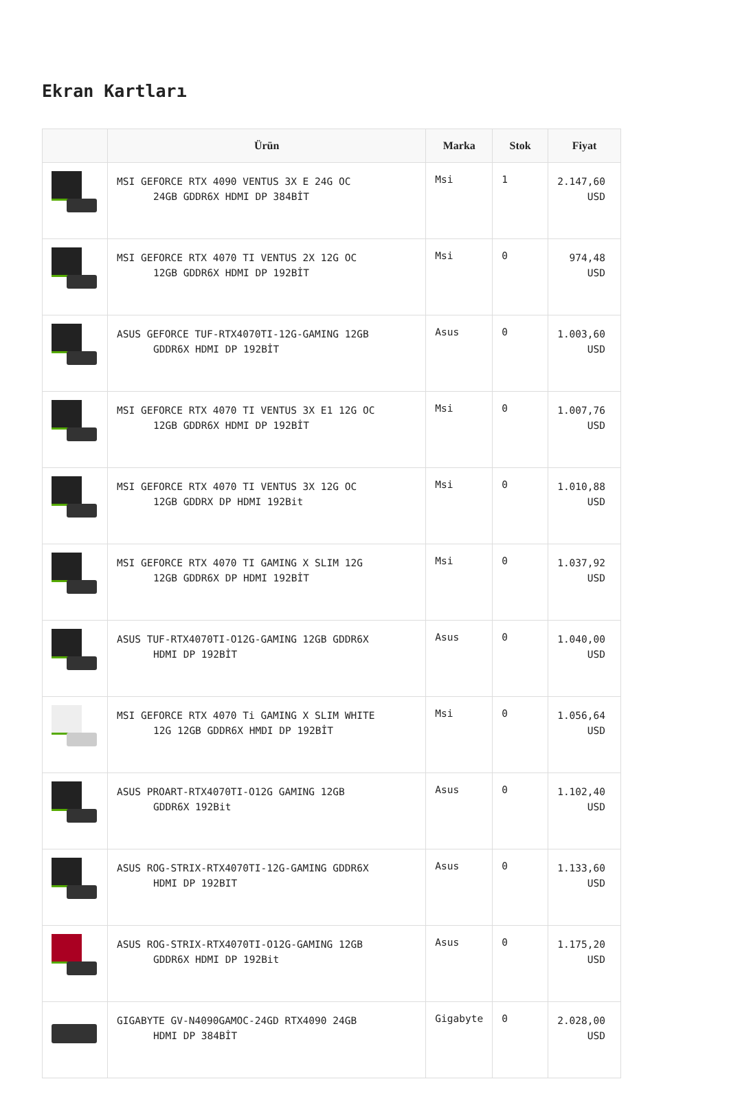Ekran Kartları
| | Ürün | Marka | Stok | Fiyat |
| --- | --- | --- | --- | --- |
| | MSI GEFORCE RTX 4090 VENTUS 3X E 24G OC 24GB GDDR6X HDMI DP 384BİT | Msi | 1 | 2.147,60 USD |
| | MSI GEFORCE RTX 4070 TI VENTUS 2X 12G OC 12GB GDDR6X HDMI DP 192BİT | Msi | 0 | 974,48 USD |
| | ASUS GEFORCE TUF-RTX4070TI-12G-GAMING 12GB GDDR6X HDMI DP 192BİT | Asus | 0 | 1.003,60 USD |
| | MSI GEFORCE RTX 4070 TI VENTUS 3X E1 12G OC 12GB GDDR6X HDMI DP 192BİT | Msi | 0 | 1.007,76 USD |
| | MSI GEFORCE RTX 4070 TI VENTUS 3X 12G OC 12GB GDDRX DP HDMI 192Bit | Msi | 0 | 1.010,88 USD |
| | MSI GEFORCE RTX 4070 TI GAMING X SLIM 12G 12GB GDDR6X DP HDMI 192BİT | Msi | 0 | 1.037,92 USD |
| | ASUS TUF-RTX4070TI-O12G-GAMING 12GB GDDR6X HDMI DP 192BİT | Asus | 0 | 1.040,00 USD |
| | MSI GEFORCE RTX 4070 Ti GAMING X SLIM WHITE 12G 12GB GDDR6X HMDI DP 192BİT | Msi | 0 | 1.056,64 USD |
| | ASUS PROART-RTX4070TI-O12G GAMING 12GB GDDR6X 192Bit | Asus | 0 | 1.102,40 USD |
| | ASUS ROG-STRIX-RTX4070TI-12G-GAMING GDDR6X HDMI DP 192BIT | Asus | 0 | 1.133,60 USD |
| | ASUS ROG-STRIX-RTX4070TI-O12G-GAMING 12GB GDDR6X HDMI DP 192Bit | Asus | 0 | 1.175,20 USD |
| | GIGABYTE GV-N4090GAMOC-24GD RTX4090 24GB HDMI DP 384BİT | Gigabyte | 0 | 2.028,00 USD |